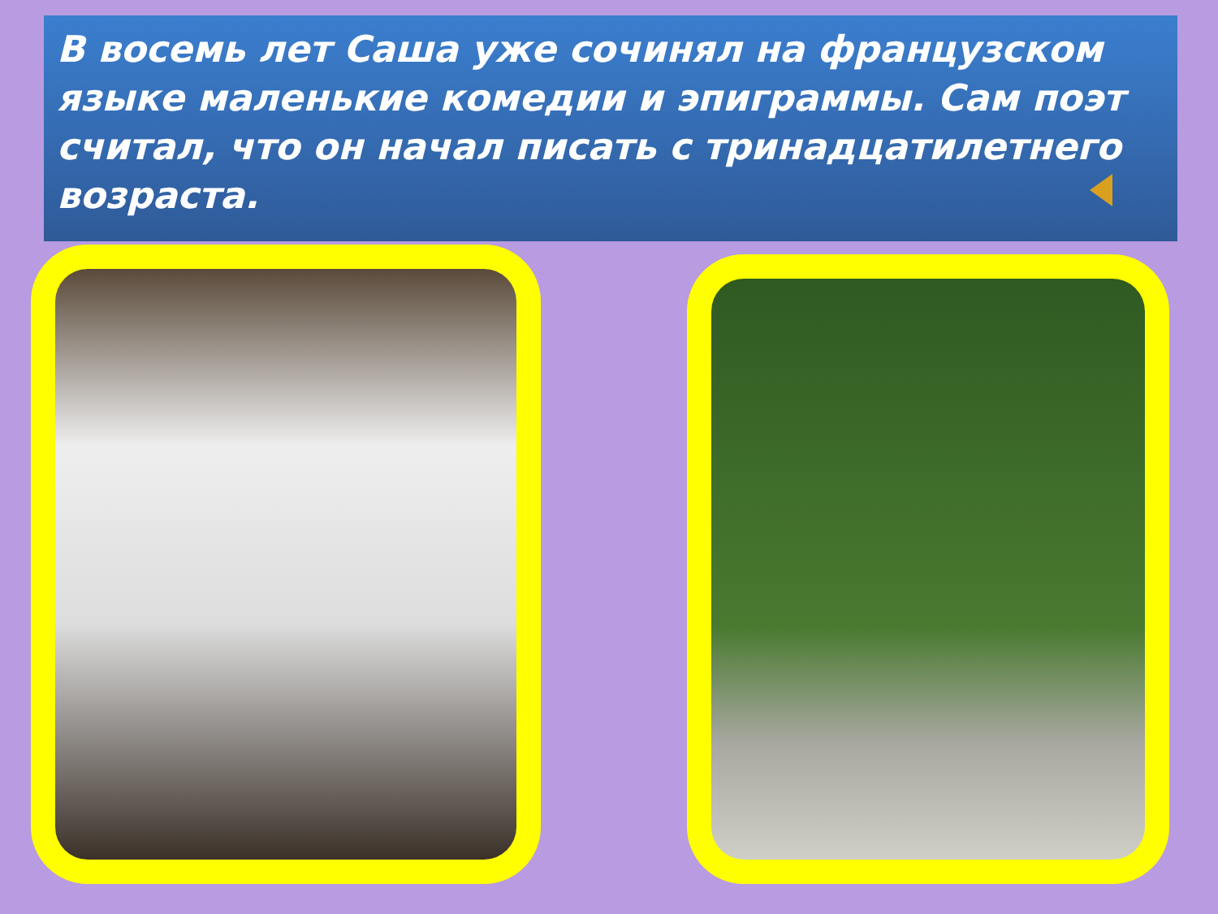В восемь лет Саша уже сочинял на французском языке маленькие комедии и эпиграммы. Сам поэт считал, что он начал писать с тринадцатилетнего возраста.